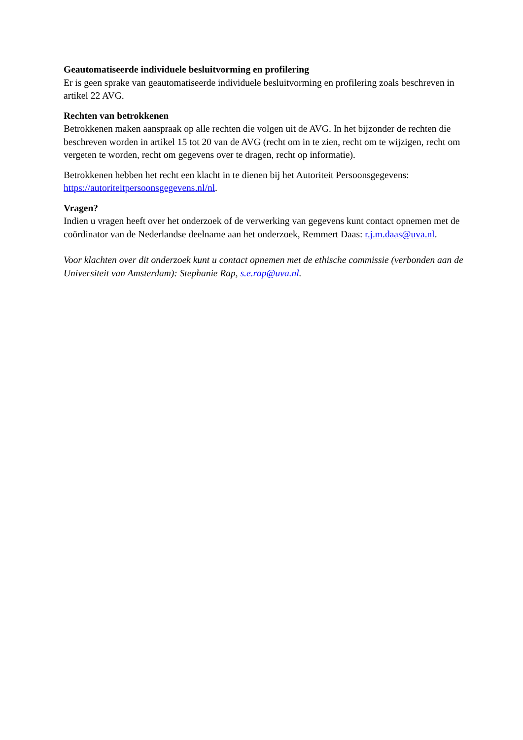Geautomatiseerde individuele besluitvorming en profilering
Er is geen sprake van geautomatiseerde individuele besluitvorming en profilering zoals beschreven in artikel 22 AVG.
Rechten van betrokkenen
Betrokkenen maken aanspraak op alle rechten die volgen uit de AVG. In het bijzonder de rechten die beschreven worden in artikel 15 tot 20 van de AVG (recht om in te zien, recht om te wijzigen, recht om vergeten te worden, recht om gegevens over te dragen, recht op informatie).
Betrokkenen hebben het recht een klacht in te dienen bij het Autoriteit Persoonsgegevens: https://autoriteitpersoonsgegevens.nl/nl.
Vragen?
Indien u vragen heeft over het onderzoek of de verwerking van gegevens kunt contact opnemen met de coördinator van de Nederlandse deelname aan het onderzoek, Remmert Daas: r.j.m.daas@uva.nl.
Voor klachten over dit onderzoek kunt u contact opnemen met de ethische commissie (verbonden aan de Universiteit van Amsterdam): Stephanie Rap, s.e.rap@uva.nl.